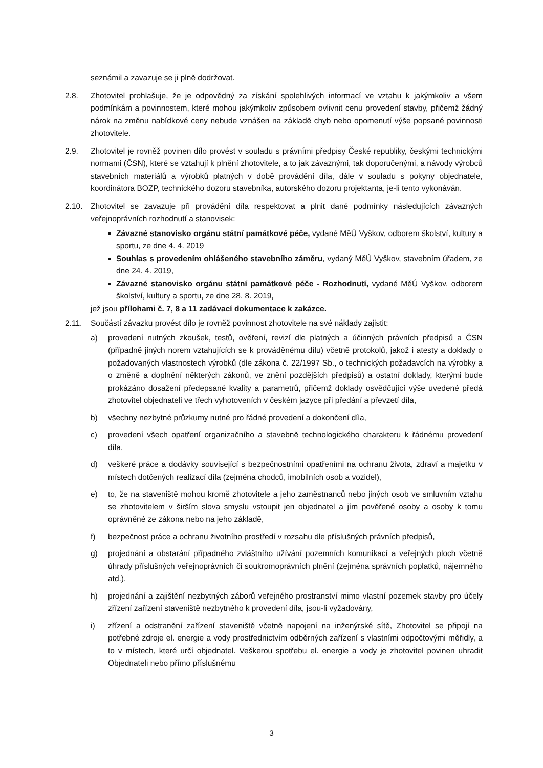seznámil a zavazuje se ji plně dodržovat.
2.8. Zhotovitel prohlašuje, že je odpovědný za získání spolehlivých informací ve vztahu k jakýmkoliv a všem podmínkám a povinnostem, které mohou jakýmkoliv způsobem ovlivnit cenu provedení stavby, přičemž žádný nárok na změnu nabídkové ceny nebude vznášen na základě chyb nebo opomenutí výše popsané povinnosti zhotovitele.
2.9. Zhotovitel je rovněž povinen dílo provést v souladu s právními předpisy České republiky, českými technickými normami (ČSN), které se vztahují k plnění zhotovitele, a to jak závaznými, tak doporučenými, a návody výrobců stavebních materiálů a výrobků platných v době provádění díla, dále v souladu s pokyny objednatele, koordinátora BOZP, technického dozoru stavebníka, autorského dozoru projektanta, je-li tento vykonáván.
2.10. Zhotovitel se zavazuje při provádění díla respektovat a plnit dané podmínky následujících závazných veřejnoprávních rozhodnutí a stanovisek:
Závazné stanovisko orgánu státní památkové péče, vydané MěÚ Vyškov, odborem školství, kultury a sportu, ze dne 4. 4. 2019
Souhlas s provedením ohlášeného stavebního záměru, vydaný MěÚ Vyškov, stavebním úřadem, ze dne 24. 4. 2019,
Závazné stanovisko orgánu státní památkové péče - Rozhodnutí, vydané MěÚ Vyškov, odborem školství, kultury a sportu, ze dne 28. 8. 2019,
jež jsou přílohami č. 7, 8 a 11 zadávací dokumentace k zakázce.
2.11. Součástí závazku provést dílo je rovněž povinnost zhotovitele na své náklady zajistit:
a) provedení nutných zkoušek, testů, ověření, revizí dle platných a účinných právních předpisů a ČSN (případně jiných norem vztahujících se k prováděnému dílu) včetně protokolů, jakož i atesty a doklady o požadovaných vlastnostech výrobků (dle zákona č. 22/1997 Sb., o technických požadavcích na výrobky a o změně a doplnění některých zákonů, ve znění pozdějších předpisů) a ostatní doklady, kterými bude prokázáno dosažení předepsané kvality a parametrů, přičemž doklady osvědčující výše uvedené předá zhotovitel objednateli ve třech vyhotoveních v českém jazyce při předání a převzetí díla,
b) všechny nezbytné průzkumy nutné pro řádné provedení a dokončení díla,
c) provedení všech opatření organizačního a stavebně technologického charakteru k řádnému provedení díla,
d) veškeré práce a dodávky související s bezpečnostními opatřeními na ochranu života, zdraví a majetku v místech dotčených realizací díla (zejména chodců, imobilních osob a vozidel),
e) to, že na staveniště mohou kromě zhotovitele a jeho zaměstnanců nebo jiných osob ve smluvním vztahu se zhotovitelem v širším slova smyslu vstoupit jen objednatel a jím pověřené osoby a osoby k tomu oprávněné ze zákona nebo na jeho základě,
f) bezpečnost práce a ochranu životního prostředí v rozsahu dle příslušných právních předpisů,
g) projednání a obstarání případného zvláštního užívání pozemních komunikací a veřejných ploch včetně úhrady příslušných veřejnoprávních či soukromoprávních plnění (zejména správních poplatků, nájemného atd.),
h) projednání a zajištění nezbytných záborů veřejného prostranství mimo vlastní pozemek stavby pro účely zřízení zařízení staveniště nezbytného k provedení díla, jsou-li vyžadovány,
i) zřízení a odstranění zařízení staveniště včetně napojení na inženýrské sítě, Zhotovitel se připojí na potřebné zdroje el. energie a vody prostřednictvím odběrných zařízení s vlastními odpočtovými měřidly, a to v místech, které určí objednatel. Veškerou spotřebu el. energie a vody je zhotovitel povinen uhradit Objednateli nebo přímo příslušnému
3